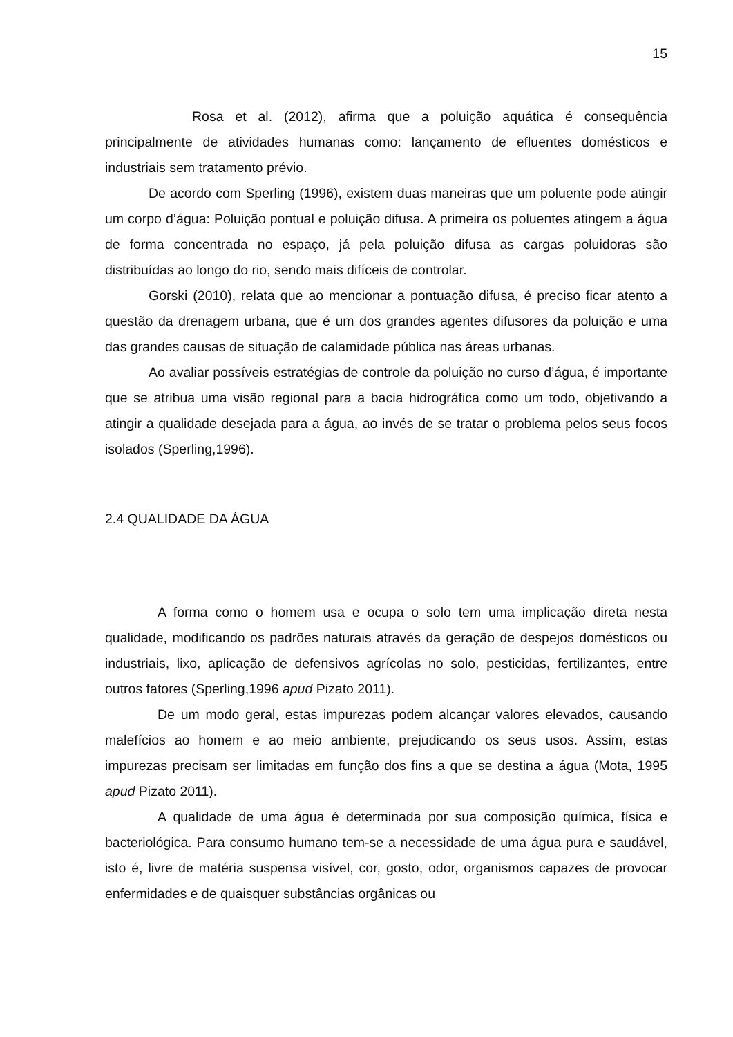15
Rosa et al. (2012), afirma que a poluição aquática é consequência principalmente de atividades humanas como: lançamento de efluentes domésticos e industriais sem tratamento prévio.
De acordo com Sperling (1996), existem duas maneiras que um poluente pode atingir um corpo d’água: Poluição pontual e poluição difusa. A primeira os poluentes atingem a água de forma concentrada no espaço, já pela poluição difusa as cargas poluidoras são distribuídas ao longo do rio, sendo mais difíceis de controlar.
Gorski (2010), relata que ao mencionar a pontuação difusa, é preciso ficar atento a questão da drenagem urbana, que é um dos grandes agentes difusores da poluição e uma das grandes causas de situação de calamidade pública nas áreas urbanas.
Ao avaliar possíveis estratégias de controle da poluição no curso d’água, é importante que se atribua uma visão regional para a bacia hidrográfica como um todo, objetivando a atingir a qualidade desejada para a água, ao invés de se tratar o problema pelos seus focos isolados (Sperling,1996).
2.4 QUALIDADE DA ÁGUA
A forma como o homem usa e ocupa o solo tem uma implicação direta nesta qualidade, modificando os padrões naturais através da geração de despejos domésticos ou industriais, lixo, aplicação de defensivos agrícolas no solo, pesticidas, fertilizantes, entre outros fatores (Sperling,1996 apud Pizato 2011).
De um modo geral, estas impurezas podem alcançar valores elevados, causando malefícios ao homem e ao meio ambiente, prejudicando os seus usos. Assim, estas impurezas precisam ser limitadas em função dos fins a que se destina a água (Mota, 1995 apud Pizato 2011).
A qualidade de uma água é determinada por sua composição química, física e bacteriológica. Para consumo humano tem-se a necessidade de uma água pura e saudável, isto é, livre de matéria suspensa visível, cor, gosto, odor, organismos capazes de provocar enfermidades e de quaisquer substâncias orgânicas ou